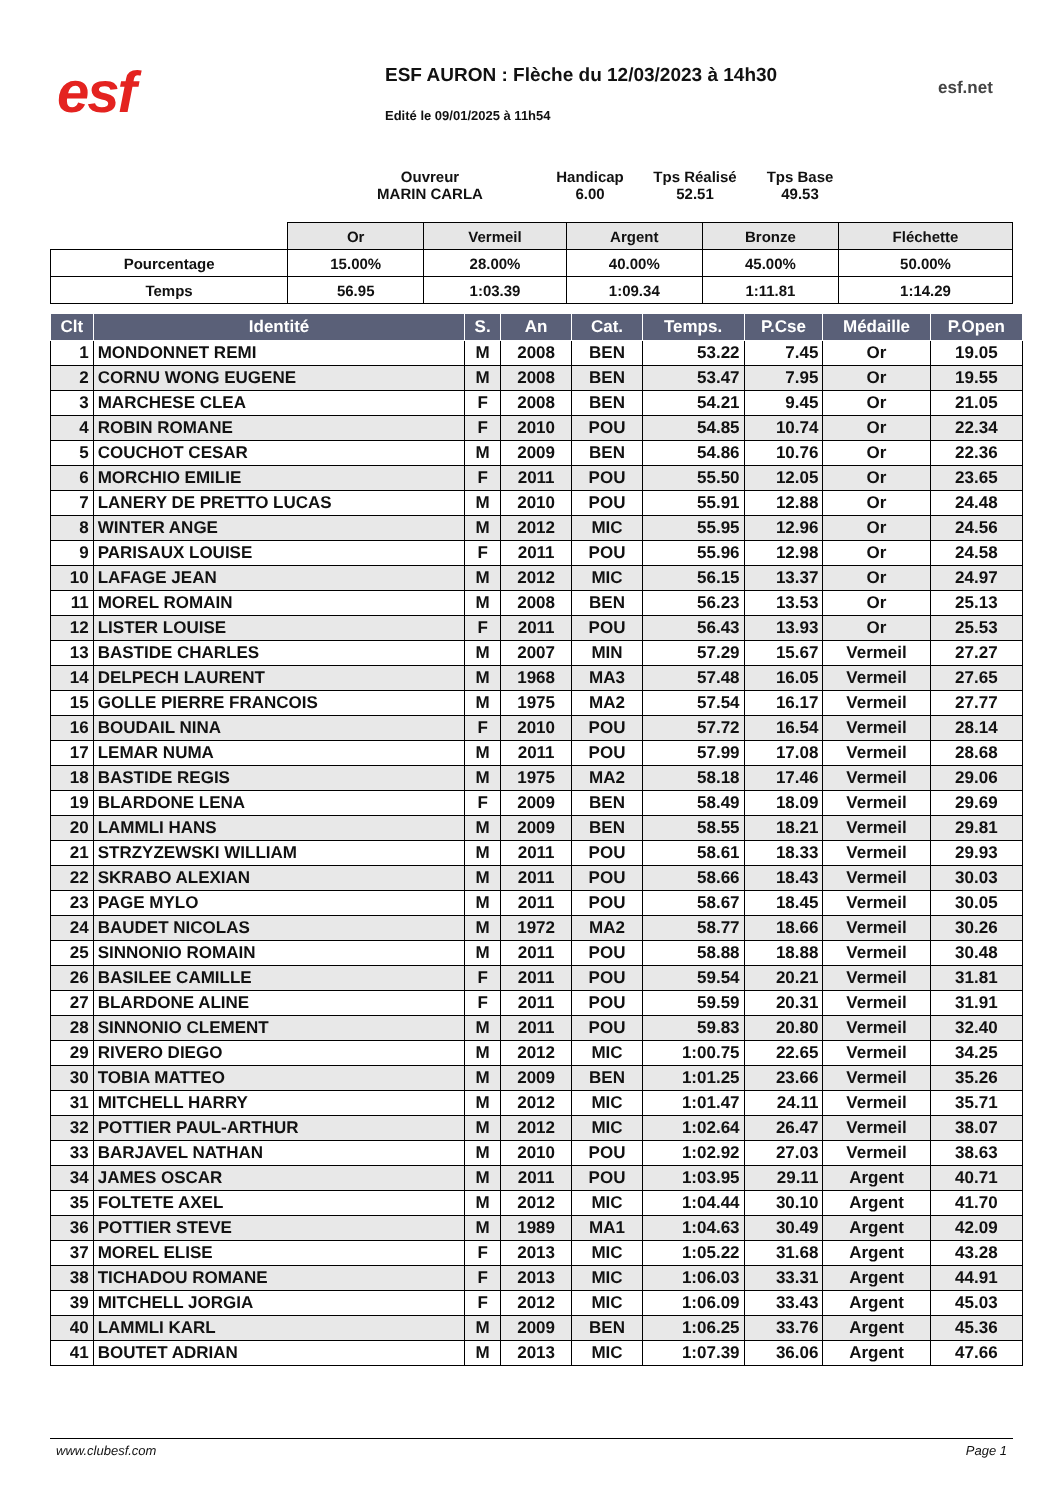esf
ESF AURON : Flèche du 12/03/2023 à 14h30
Edité le 09/01/2025 à 11h54
esf.net
Ouvreur
MARIN CARLA
Handicap
6.00
Tps Réalisé
52.51
Tps Base
49.53
| | Or | Vermeil | Argent | Bronze | Fléchette |
| Pourcentage | 15.00% | 28.00% | 40.00% | 45.00% | 50.00% |
| Temps | 56.95 | 1:03.39 | 1:09.34 | 1:11.81 | 1:14.29 |
| Clt | Identité | S. | An | Cat. | Temps. | P.Cse | Médaille | P.Open |
| --- | --- | --- | --- | --- | --- | --- | --- | --- |
| 1 | MONDONNET REMI | M | 2008 | BEN | 53.22 | 7.45 | Or | 19.05 |
| 2 | CORNU WONG EUGENE | M | 2008 | BEN | 53.47 | 7.95 | Or | 19.55 |
| 3 | MARCHESE CLEA | F | 2008 | BEN | 54.21 | 9.45 | Or | 21.05 |
| 4 | ROBIN ROMANE | F | 2010 | POU | 54.85 | 10.74 | Or | 22.34 |
| 5 | COUCHOT CESAR | M | 2009 | BEN | 54.86 | 10.76 | Or | 22.36 |
| 6 | MORCHIO EMILIE | F | 2011 | POU | 55.50 | 12.05 | Or | 23.65 |
| 7 | LANERY DE PRETTO LUCAS | M | 2010 | POU | 55.91 | 12.88 | Or | 24.48 |
| 8 | WINTER ANGE | M | 2012 | MIC | 55.95 | 12.96 | Or | 24.56 |
| 9 | PARISAUX LOUISE | F | 2011 | POU | 55.96 | 12.98 | Or | 24.58 |
| 10 | LAFAGE JEAN | M | 2012 | MIC | 56.15 | 13.37 | Or | 24.97 |
| 11 | MOREL ROMAIN | M | 2008 | BEN | 56.23 | 13.53 | Or | 25.13 |
| 12 | LISTER LOUISE | F | 2011 | POU | 56.43 | 13.93 | Or | 25.53 |
| 13 | BASTIDE CHARLES | M | 2007 | MIN | 57.29 | 15.67 | Vermeil | 27.27 |
| 14 | DELPECH LAURENT | M | 1968 | MA3 | 57.48 | 16.05 | Vermeil | 27.65 |
| 15 | GOLLE PIERRE FRANCOIS | M | 1975 | MA2 | 57.54 | 16.17 | Vermeil | 27.77 |
| 16 | BOUDAIL NINA | F | 2010 | POU | 57.72 | 16.54 | Vermeil | 28.14 |
| 17 | LEMAR NUMA | M | 2011 | POU | 57.99 | 17.08 | Vermeil | 28.68 |
| 18 | BASTIDE REGIS | M | 1975 | MA2 | 58.18 | 17.46 | Vermeil | 29.06 |
| 19 | BLARDONE LENA | F | 2009 | BEN | 58.49 | 18.09 | Vermeil | 29.69 |
| 20 | LAMMLI HANS | M | 2009 | BEN | 58.55 | 18.21 | Vermeil | 29.81 |
| 21 | STRZYZEWSKI WILLIAM | M | 2011 | POU | 58.61 | 18.33 | Vermeil | 29.93 |
| 22 | SKRABO ALEXIAN | M | 2011 | POU | 58.66 | 18.43 | Vermeil | 30.03 |
| 23 | PAGE MYLO | M | 2011 | POU | 58.67 | 18.45 | Vermeil | 30.05 |
| 24 | BAUDET NICOLAS | M | 1972 | MA2 | 58.77 | 18.66 | Vermeil | 30.26 |
| 25 | SINNONIO ROMAIN | M | 2011 | POU | 58.88 | 18.88 | Vermeil | 30.48 |
| 26 | BASILEE CAMILLE | F | 2011 | POU | 59.54 | 20.21 | Vermeil | 31.81 |
| 27 | BLARDONE ALINE | F | 2011 | POU | 59.59 | 20.31 | Vermeil | 31.91 |
| 28 | SINNONIO CLEMENT | M | 2011 | POU | 59.83 | 20.80 | Vermeil | 32.40 |
| 29 | RIVERO DIEGO | M | 2012 | MIC | 1:00.75 | 22.65 | Vermeil | 34.25 |
| 30 | TOBIA MATTEO | M | 2009 | BEN | 1:01.25 | 23.66 | Vermeil | 35.26 |
| 31 | MITCHELL HARRY | M | 2012 | MIC | 1:01.47 | 24.11 | Vermeil | 35.71 |
| 32 | POTTIER PAUL-ARTHUR | M | 2012 | MIC | 1:02.64 | 26.47 | Vermeil | 38.07 |
| 33 | BARJAVEL NATHAN | M | 2010 | POU | 1:02.92 | 27.03 | Vermeil | 38.63 |
| 34 | JAMES OSCAR | M | 2011 | POU | 1:03.95 | 29.11 | Argent | 40.71 |
| 35 | FOLTETE AXEL | M | 2012 | MIC | 1:04.44 | 30.10 | Argent | 41.70 |
| 36 | POTTIER STEVE | M | 1989 | MA1 | 1:04.63 | 30.49 | Argent | 42.09 |
| 37 | MOREL ELISE | F | 2013 | MIC | 1:05.22 | 31.68 | Argent | 43.28 |
| 38 | TICHADOU ROMANE | F | 2013 | MIC | 1:06.03 | 33.31 | Argent | 44.91 |
| 39 | MITCHELL JORGIA | F | 2012 | MIC | 1:06.09 | 33.43 | Argent | 45.03 |
| 40 | LAMMLI KARL | M | 2009 | BEN | 1:06.25 | 33.76 | Argent | 45.36 |
| 41 | BOUTET ADRIAN | M | 2013 | MIC | 1:07.39 | 36.06 | Argent | 47.66 |
www.clubesf.com Page 1